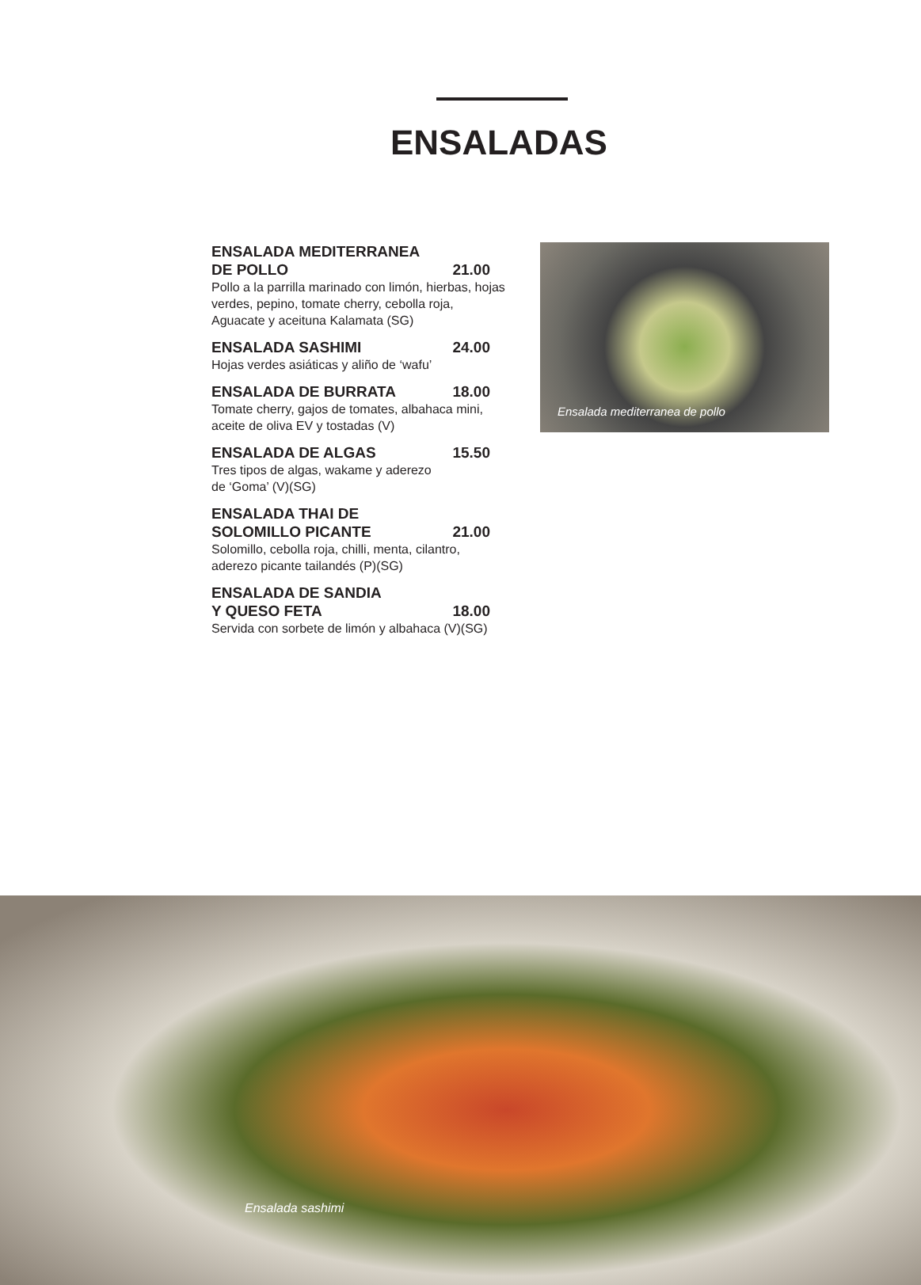ENSALADAS
ENSALADA MEDITERRANEA
DE POLLO 21.00
Pollo a la parrilla marinado con limón, hierbas, hojas verdes, pepino, tomate cherry, cebolla roja, Aguacate y aceituna Kalamata (SG)
ENSALADA SASHIMI 24.00
Hojas verdes asiáticas y aliño de ‘wafu’
ENSALADA DE BURRATA 18.00
Tomate cherry, gajos de tomates, albahaca mini, aceite de oliva EV y tostadas (V)
ENSALADA DE ALGAS 15.50
Tres tipos de algas, wakame y aderezo
de ‘Goma’ (V)(SG)
ENSALADA THAI DE
SOLOMILLO PICANTE 21.00
Solomillo, cebolla roja, chilli, menta, cilantro, aderezo picante tailandés (P)(SG)
ENSALADA DE SANDIA
Y QUESO FETA 18.00
Servida con sorbete de limón y albahaca (V)(SG)
Ensalada mediterranea de pollo
Ensalada sashimi